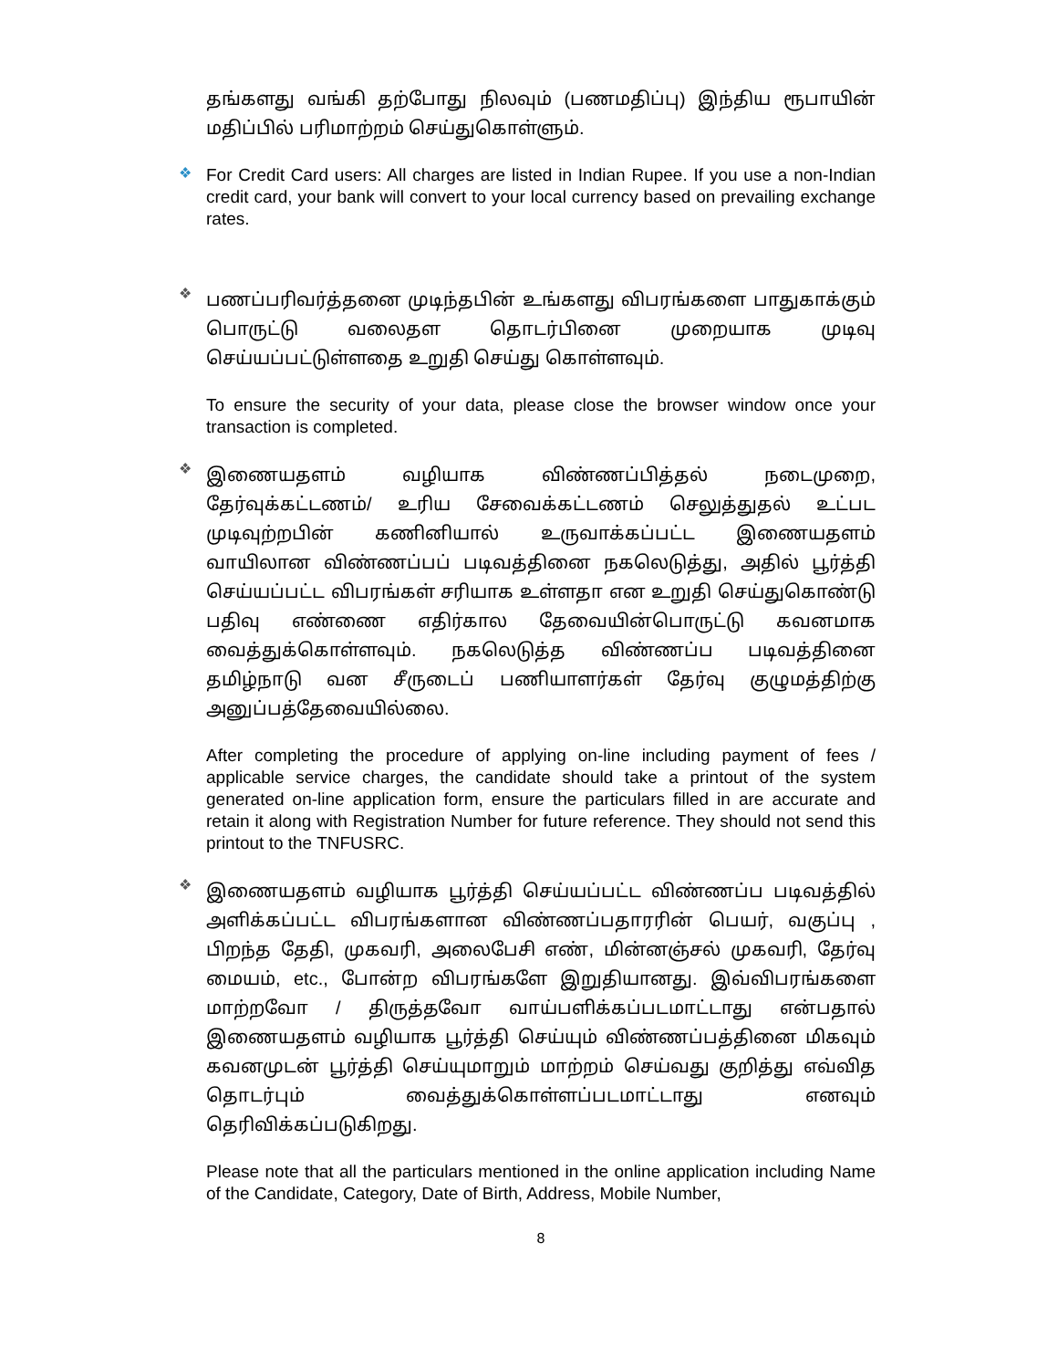தங்களது வங்கி தற்போது நிலவும் (பணமதிப்பு) இந்திய ரூபாயின் மதிப்பில் பரிமாற்றம் செய்துகொள்ளும்.
❖
For Credit Card users: All charges are listed in Indian Rupee. If you use a non-Indian credit card, your bank will convert to your local currency based on prevailing exchange rates.
❖
பணப்பரிவர்த்தனை முடிந்தபின் உங்களது விபரங்களை பாதுகாக்கும் பொருட்டு வலைதள தொடர்பினை முறையாக முடிவு செய்யப்பட்டுள்ளதை உறுதி செய்து கொள்ளவும்.
To ensure the security of your data, please close the browser window once your transaction is completed.
❖
இணையதளம் வழியாக விண்ணப்பித்தல் நடைமுறை, தேர்வுக்கட்டணம்/ உரிய சேவைக்கட்டணம் செலுத்துதல் உட்பட முடிவுற்றபின் கணினியால் உருவாக்கப்பட்ட இணையதளம் வாயிலான விண்ணப்பப் படிவத்தினை நகலெடுத்து, அதில் பூர்த்தி செய்யப்பட்ட விபரங்கள் சரியாக உள்ளதா என உறுதி செய்துகொண்டு பதிவு எண்ணை எதிர்கால தேவையின்பொருட்டு கவனமாக வைத்துக்கொள்ளவும். நகலெடுத்த விண்ணப்ப படிவத்தினை தமிழ்நாடு வன சீருடைப் பணியாளர்கள் தேர்வு குழுமத்திற்கு அனுப்பத்தேவையில்லை.
After completing the procedure of applying on-line including payment of fees / applicable service charges, the candidate should take a printout of the system generated on-line application form, ensure the particulars filled in are accurate and retain it along with Registration Number for future reference. They should not send this printout to the TNFUSRC.
❖
இணையதளம் வழியாக பூர்த்தி செய்யப்பட்ட விண்ணப்ப படிவத்தில் அளிக்கப்பட்ட விபரங்களான விண்ணப்பதாரரின் பெயர், வகுப்பு , பிறந்த தேதி, முகவரி, அலைபேசி எண், மின்னஞ்சல் முகவரி, தேர்வு மையம், etc., போன்ற விபரங்களே இறுதியானது. இவ்விபரங்களை மாற்றவோ / திருத்தவோ வாய்பளிக்கப்படமாட்டாது என்பதால் இணையதளம் வழியாக பூர்த்தி செய்யும் விண்ணப்பத்தினை மிகவும் கவனமுடன் பூர்த்தி செய்யுமாறும் மாற்றம் செய்வது குறித்து எவ்வித தொடர்பும் வைத்துக்கொள்ளப்படமாட்டாது எனவும் தெரிவிக்கப்படுகிறது.
Please note that all the particulars mentioned in the online application including Name of the Candidate, Category, Date of Birth, Address, Mobile Number,
8